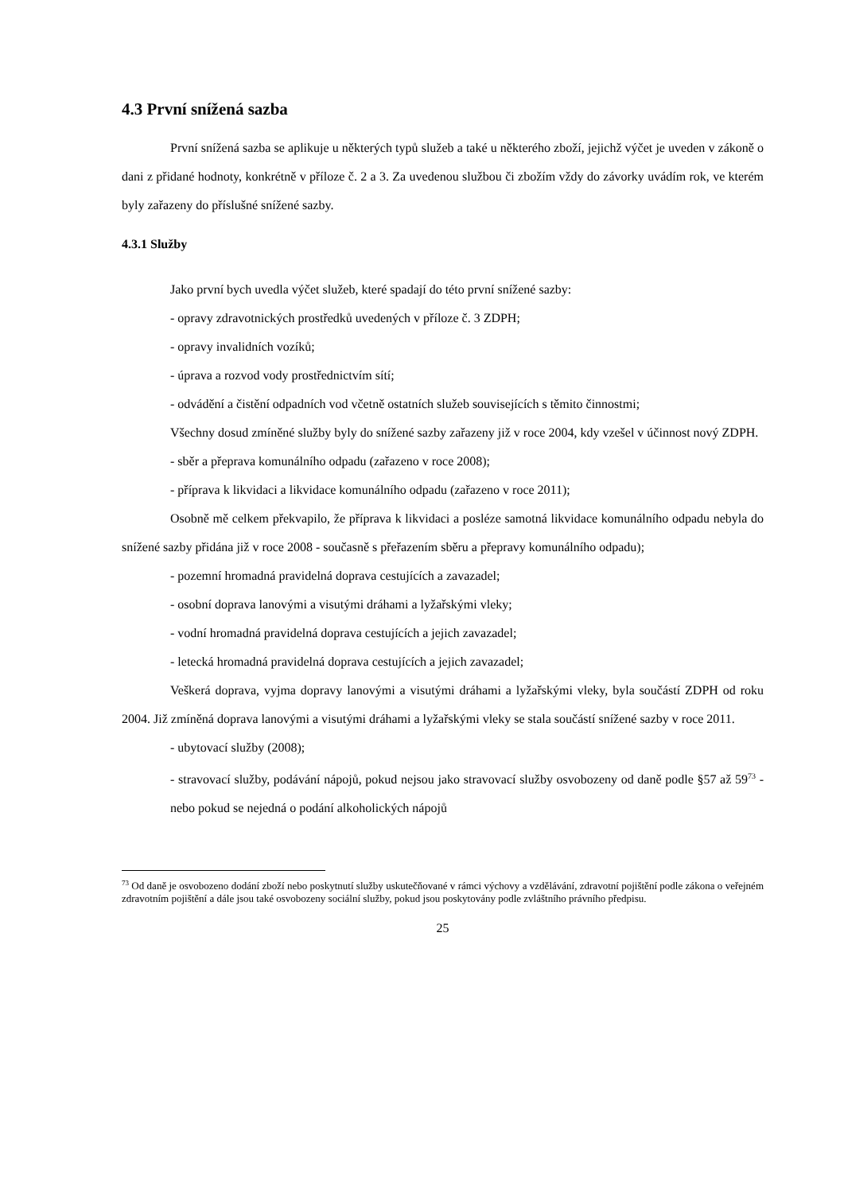4.3 První snížená sazba
První snížená sazba se aplikuje u některých typů služeb a také u některého zboží, jejichž výčet je uveden v zákoně o dani z přidané hodnoty, konkrétně v příloze č. 2 a 3. Za uvedenou službou či zbožím vždy do závorky uvádím rok, ve kterém byly zařazeny do příslušné snížené sazby.
4.3.1 Služby
Jako první bych uvedla výčet služeb, které spadají do této první snížené sazby:
- opravy zdravotnických prostředků uvedených v příloze č. 3 ZDPH;
- opravy invalidních vozíků;
- úprava a rozvod vody prostřednictvím sítí;
- odvádění a čistění odpadních vod včetně ostatních služeb souvisejících s těmito činnostmi;
Všechny dosud zmíněné služby byly do snížené sazby zařazeny již v roce 2004, kdy vzešel v účinnost nový ZDPH.
- sběr a přeprava komunálního odpadu (zařazeno v roce 2008);
- příprava k likvidaci a likvidace komunálního odpadu (zařazeno v roce 2011);
Osobně mě celkem překvapilo, že příprava k likvidaci a posléze samotná likvidace komunálního odpadu nebyla do snížené sazby přidána již v roce 2008 - současně s přeřazením sběru a přepravy komunálního odpadu);
- pozemní hromadná pravidelná doprava cestujících a zavazadel;
- osobní doprava lanovými a visutými dráhami a lyžařskými vleky;
- vodní hromadná pravidelná doprava cestujících a jejich zavazadel;
- letecká hromadná pravidelná doprava cestujících a jejich zavazadel;
Veškerá doprava, vyjma dopravy lanovými a visutými dráhami a lyžařskými vleky, byla součástí ZDPH od roku 2004. Již zmíněná doprava lanovými a visutými dráhami a lyžařskými vleky se stala součástí snížené sazby v roce 2011.
- ubytovací služby (2008);
- stravovací služby, podávání nápojů, pokud nejsou jako stravovací služby osvobozeny od daně podle §57 až 59<sup>73</sup> - nebo pokud se nejedná o podání alkoholických nápojů
<sup>73</sup> Od daně je osvobozeno dodání zboží nebo poskytnutí služby uskutečňované v rámci výchovy a vzdělávání, zdravotní pojištění podle zákona o veřejném zdravotním pojištění a dále jsou také osvobozeny sociální služby, pokud jsou poskytovány podle zvláštního právního předpisu.
25